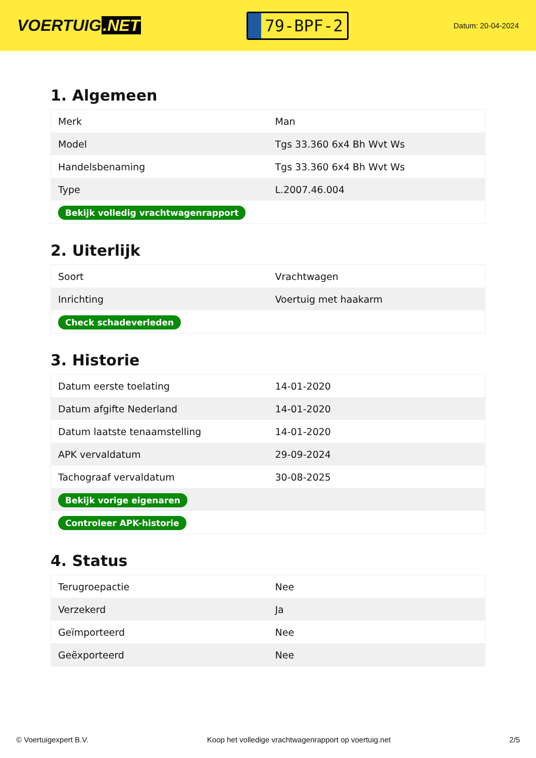VOERTUIG.NET
79-BPF-2
Datum: 20-04-2024
1. Algemeen
| Merk | Man |
| Model | Tgs 33.360 6x4 Bh Wvt Ws |
| Handelsbenaming | Tgs 33.360 6x4 Bh Wvt Ws |
| Type | L.2007.46.004 |
| Bekijk volledig vrachtwagenrapport | |
2. Uiterlijk
| Soort | Vrachtwagen |
| Inrichting | Voertuig met haakarm |
| Check schadeverleden | |
3. Historie
| Datum eerste toelating | 14-01-2020 |
| Datum afgifte Nederland | 14-01-2020 |
| Datum laatste tenaamstelling | 14-01-2020 |
| APK vervaldatum | 29-09-2024 |
| Tachograaf vervaldatum | 30-08-2025 |
| Bekijk vorige eigenaren | |
| Controleer APK-historie | |
4. Status
| Terugroepactie | Nee |
| Verzekerd | Ja |
| Geïmporteerd | Nee |
| Geëxporteerd | Nee |
© Voertuigexpert B.V. Koop het volledige vrachtwagenrapport op voertuig.net 2/5